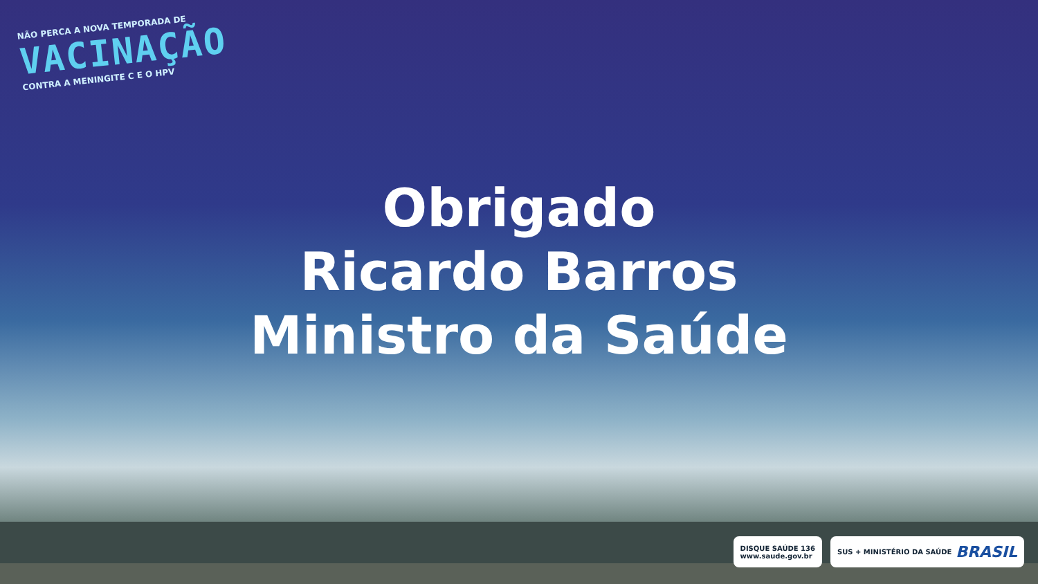NÃO PERCA A NOVA TEMPORADA DE
VACINAÇÃO
CONTRA A MENINGITE C E O HPV
Obrigado
Ricardo Barros
Ministro da Saúde
DISQUE SAÚDE 136
www.saude.gov.br
SUS + MINISTÉRIO DA SAÚDE BRASIL